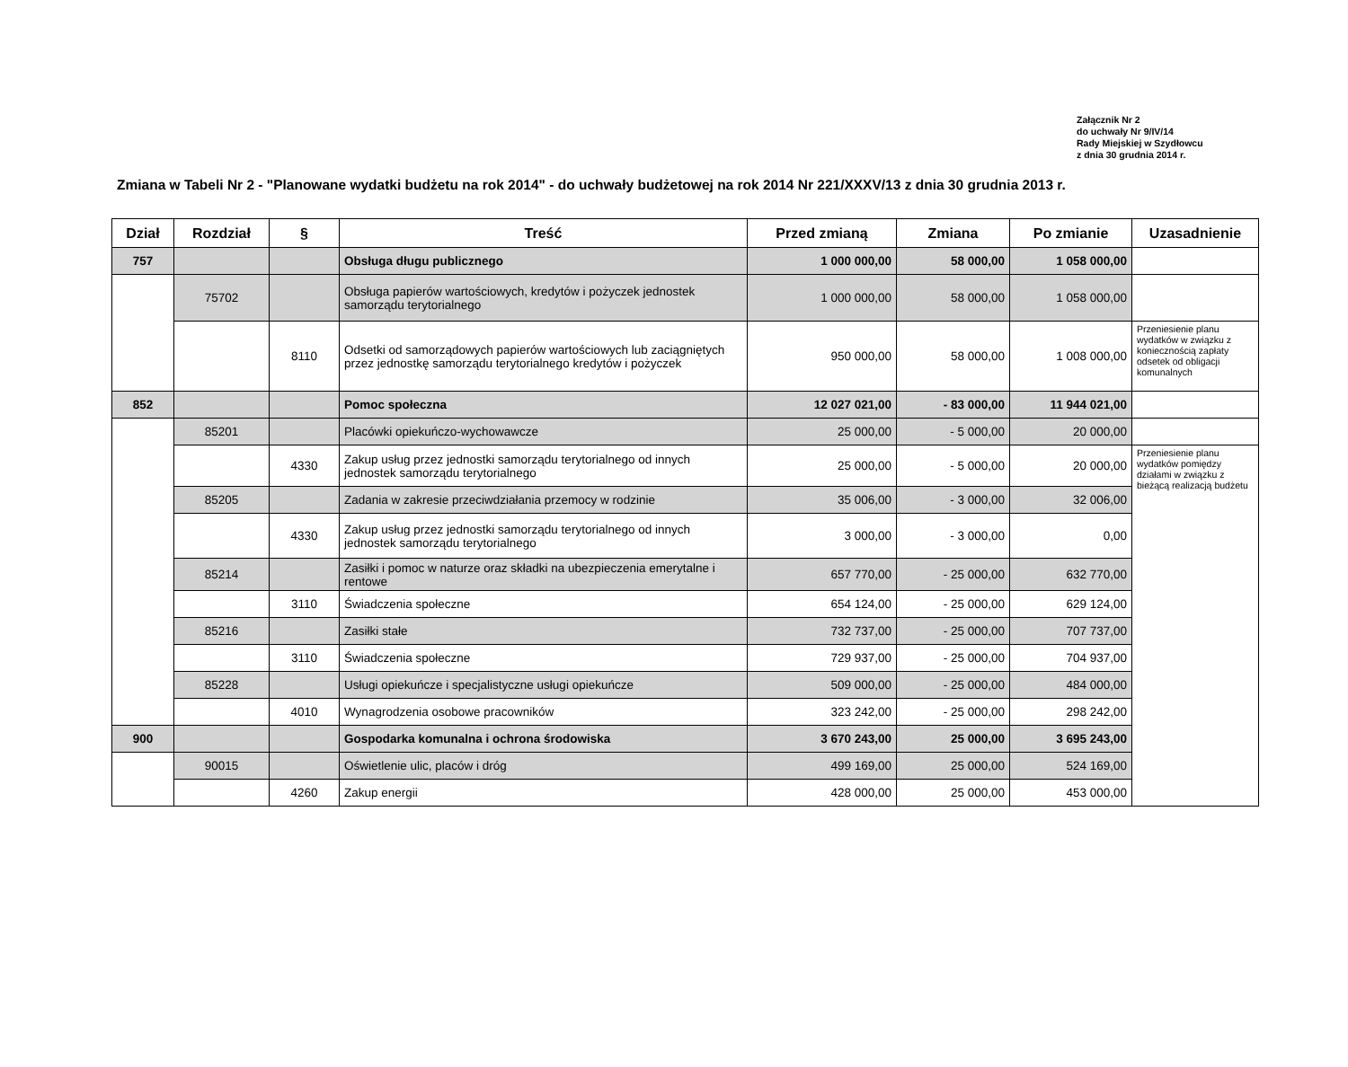Załącznik Nr 2
do uchwały Nr 9/IV/14
Rady Miejskiej w Szydłowcu
z dnia 30 grudnia 2014 r.
Zmiana w Tabeli Nr 2 - "Planowane wydatki budżetu na rok 2014" - do uchwały budżetowej na rok 2014 Nr 221/XXXV/13 z dnia 30 grudnia 2013 r.
| Dział | Rozdział | § | Treść | Przed zmianą | Zmiana | Po zmianie | Uzasadnienie |
| --- | --- | --- | --- | --- | --- | --- | --- |
| 757 | | | Obsługa długu publicznego | 1 000 000,00 | 58 000,00 | 1 058 000,00 | |
| | 75702 | | Obsługa papierów wartościowych, kredytów i pożyczek jednostek samorządu terytorialnego | 1 000 000,00 | 58 000,00 | 1 058 000,00 | |
| | | 8110 | Odsetki od samorządowych papierów wartościowych lub zaciągniętych przez jednostkę samorządu terytorialnego kredytów i pożyczek | 950 000,00 | 58 000,00 | 1 008 000,00 | Przeniesienie planu wydatków w związku z koniecznością zapłaty odsetek od obligacji komunalnych |
| 852 | | | Pomoc społeczna | 12 027 021,00 | - 83 000,00 | 11 944 021,00 | |
| | 85201 | | Placówki opiekuńczo-wychowawcze | 25 000,00 | - 5 000,00 | 20 000,00 | |
| | | 4330 | Zakup usług przez jednostki samorządu terytorialnego od innych jednostek samorządu terytorialnego | 25 000,00 | - 5 000,00 | 20 000,00 | Przeniesienie planu wydatków pomiędzy działami w związku z bieżącą realizacją budżetu |
| | 85205 | | Zadania w zakresie przeciwdziałania przemocy w rodzinie | 35 006,00 | - 3 000,00 | 32 006,00 | |
| | | 4330 | Zakup usług przez jednostki samorządu terytorialnego od innych jednostek samorządu terytorialnego | 3 000,00 | - 3 000,00 | 0,00 | |
| | 85214 | | Zasiłki i pomoc w naturze oraz składki na ubezpieczenia emerytalne i rentowe | 657 770,00 | - 25 000,00 | 632 770,00 | |
| | | 3110 | Świadczenia społeczne | 654 124,00 | - 25 000,00 | 629 124,00 | |
| | 85216 | | Zasiłki stałe | 732 737,00 | - 25 000,00 | 707 737,00 | |
| | | 3110 | Świadczenia społeczne | 729 937,00 | - 25 000,00 | 704 937,00 | |
| | 85228 | | Usługi opiekuńcze i specjalistyczne usługi opiekuńcze | 509 000,00 | - 25 000,00 | 484 000,00 | |
| | | 4010 | Wynagrodzenia osobowe pracowników | 323 242,00 | - 25 000,00 | 298 242,00 | |
| 900 | | | Gospodarka komunalna i ochrona środowiska | 3 670 243,00 | 25 000,00 | 3 695 243,00 | |
| | 90015 | | Oświetlenie ulic, placów i dróg | 499 169,00 | 25 000,00 | 524 169,00 | |
| | | 4260 | Zakup energii | 428 000,00 | 25 000,00 | 453 000,00 | |